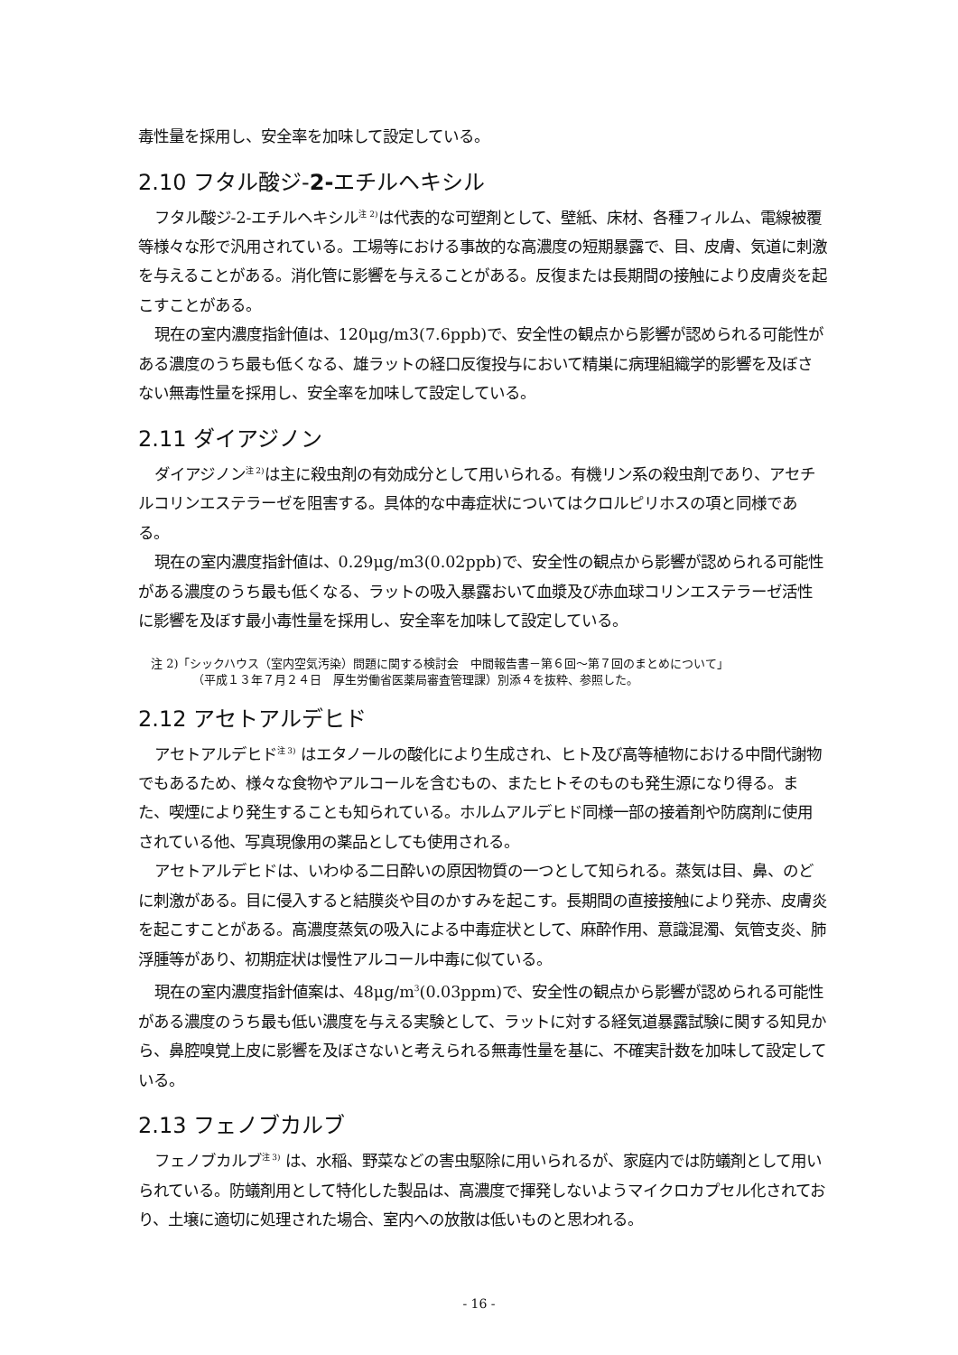毒性量を採用し、安全率を加味して設定している。
2.10 フタル酸ジ-2-エチルヘキシル
フタル酸ジ-2-エチルヘキシル<sup>注 2)</sup>は代表的な可塑剤として、壁紙、床材、各種フィルム、電線被覆等様々な形で汎用されている。工場等における事故的な高濃度の短期暴露で、目、皮膚、気道に刺激を与えることがある。消化管に影響を与えることがある。反復または長期間の接触により皮膚炎を起こすことがある。
現在の室内濃度指針値は、120μg/m3(7.6ppb)で、安全性の観点から影響が認められる可能性がある濃度のうち最も低くなる、雄ラットの経口反復投与において精巣に病理組織学的影響を及ぼさない無毒性量を採用し、安全率を加味して設定している。
2.11 ダイアジノン
ダイアジノン<sup>注 2)</sup>は主に殺虫剤の有効成分として用いられる。有機リン系の殺虫剤であり、アセチルコリンエステラーゼを阻害する。具体的な中毒症状についてはクロルピリホスの項と同様である。
現在の室内濃度指針値は、0.29μg/m3(0.02ppb)で、安全性の観点から影響が認められる可能性がある濃度のうち最も低くなる、ラットの吸入暴露おいて血漿及び赤血球コリンエステラーゼ活性に影響を及ぼす最小毒性量を採用し、安全率を加味して設定している。
注 2)「シックハウス（室内空気汚染）問題に関する検討会　中間報告書－第６回～第７回のまとめについて」
（平成１３年７月２４日　厚生労働省医薬局審査管理課）別添４を抜粋、参照した。
2.12 アセトアルデヒド
アセトアルデヒド<sup>注 3)</sup> はエタノールの酸化により生成され、ヒト及び高等植物における中間代謝物でもあるため、様々な食物やアルコールを含むもの、またヒトそのものも発生源になり得る。また、喫煙により発生することも知られている。ホルムアルデヒド同様一部の接着剤や防腐剤に使用されている他、写真現像用の薬品としても使用される。
アセトアルデヒドは、いわゆる二日酔いの原因物質の一つとして知られる。蒸気は目、鼻、のどに刺激がある。目に侵入すると結膜炎や目のかすみを起こす。長期間の直接接触により発赤、皮膚炎を起こすことがある。高濃度蒸気の吸入による中毒症状として、麻酔作用、意識混濁、気管支炎、肺浮腫等があり、初期症状は慢性アルコール中毒に似ている。
現在の室内濃度指針値案は、48μg/m<sup>3</sup>(0.03ppm)で、安全性の観点から影響が認められる可能性がある濃度のうち最も低い濃度を与える実験として、ラットに対する経気道暴露試験に関する知見から、鼻腔嗅覚上皮に影響を及ぼさないと考えられる無毒性量を基に、不確実計数を加味して設定している。
2.13 フェノブカルブ
フェノブカルブ<sup>注 3)</sup> は、水稲、野菜などの害虫駆除に用いられるが、家庭内では防蟻剤として用いられている。防蟻剤用として特化した製品は、高濃度で揮発しないようマイクロカプセル化されており、土壌に適切に処理された場合、室内への放散は低いものと思われる。
- 16 -